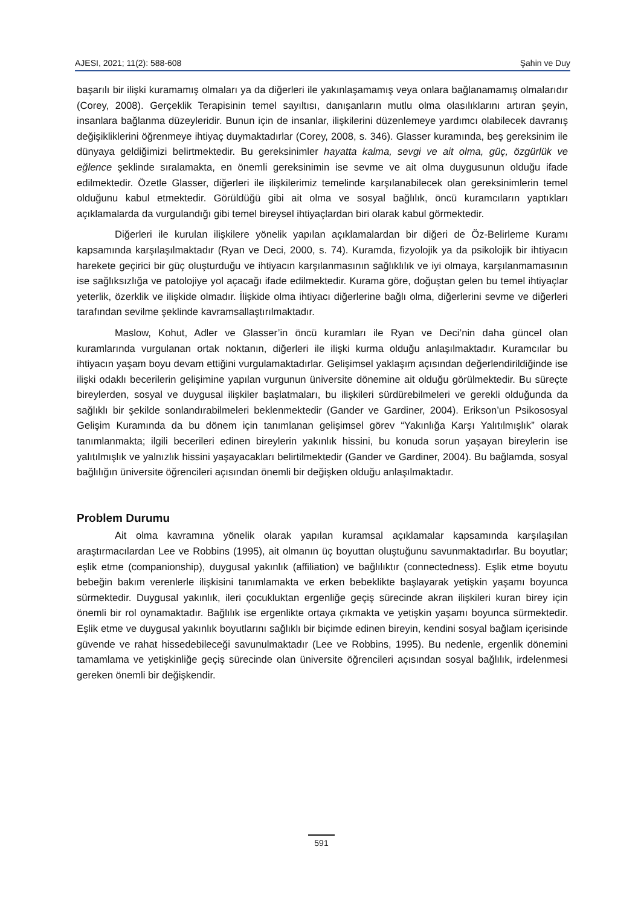AJESI, 2021; 11(2): 588-608 Şahin ve Duy
başarılı bir ilişki kuramamış olmaları ya da diğerleri ile yakınlaşamamış veya onlara bağlanamamış olmalarıdır (Corey, 2008). Gerçeklik Terapisinin temel sayıltısı, danışanların mutlu olma olasılıklarını artıran şeyin, insanlara bağlanma düzeyleridir. Bunun için de insanlar, ilişkilerini düzenlemeye yardımcı olabilecek davranış değişikliklerini öğrenmeye ihtiyaç duymaktadırlar (Corey, 2008, s. 346). Glasser kuramında, beş gereksinim ile dünyaya geldiğimizi belirtmektedir. Bu gereksinimler hayatta kalma, sevgi ve ait olma, güç, özgürlük ve eğlence şeklinde sıralamakta, en önemli gereksinimin ise sevme ve ait olma duygusunun olduğu ifade edilmektedir. Özetle Glasser, diğerleri ile ilişkilerimiz temelinde karşılanabilecek olan gereksinimlerin temel olduğunu kabul etmektedir. Görüldüğü gibi ait olma ve sosyal bağlılık, öncü kuramcıların yaptıkları açıklamalarda da vurgulandığı gibi temel bireysel ihtiyaçlardan biri olarak kabul görmektedir.
Diğerleri ile kurulan ilişkilere yönelik yapılan açıklamalardan bir diğeri de Öz-Belirleme Kuramı kapsamında karşılaşılmaktadır (Ryan ve Deci, 2000, s. 74). Kuramda, fizyolojik ya da psikolojik bir ihtiyacın harekete geçirici bir güç oluşturduğu ve ihtiyacın karşılanmasının sağlıklılık ve iyi olmaya, karşılanmamasının ise sağlıksızlığa ve patolojiye yol açacağı ifade edilmektedir. Kurama göre, doğuştan gelen bu temel ihtiyaçlar yeterlik, özerklik ve ilişkide olmadır. İlişkide olma ihtiyacı diğerlerine bağlı olma, diğerlerini sevme ve diğerleri tarafından sevilme şeklinde kavramsallaştırılmaktadır.
Maslow, Kohut, Adler ve Glasser’in öncü kuramları ile Ryan ve Deci’nin daha güncel olan kuramlarında vurgulanan ortak noktanın, diğerleri ile ilişki kurma olduğu anlaşılmaktadır. Kuramcılar bu ihtiyacın yaşam boyu devam ettiğini vurgulamaktadırlar. Gelişimsel yaklaşım açısından değerlendirildiğinde ise ilişki odaklı becerilerin gelişimine yapılan vurgunun üniversite dönemine ait olduğu görülmektedir. Bu süreçte bireylerden, sosyal ve duygusal ilişkiler başlatmaları, bu ilişkileri sürdürebilmeleri ve gerekli olduğunda da sağlıklı bir şekilde sonlandırabilmeleri beklenmektedir (Gander ve Gardiner, 2004). Erikson’un Psikososyal Gelişim Kuramında da bu dönem için tanımlanan gelişimsel görev “Yakınlığa Karşı Yalıtılmışlık” olarak tanımlanmakta; ilgili becerileri edinen bireylerin yakınlık hissini, bu konuda sorun yaşayan bireylerin ise yalıtılmışlık ve yalnızlık hissini yaşayacakları belirtilmektedir (Gander ve Gardiner, 2004). Bu bağlamda, sosyal bağlılığın üniversite öğrencileri açısından önemli bir değişken olduğu anlaşılmaktadır.
Problem Durumu
Ait olma kavramına yönelik olarak yapılan kuramsal açıklamalar kapsamında karşılaşılan araştırmacılardan Lee ve Robbins (1995), ait olmanın üç boyuttan oluştuğunu savunmaktadırlar. Bu boyutlar; eşlik etme (companionship), duygusal yakınlık (affiliation) ve bağlılıktır (connectedness). Eşlik etme boyutu bebeğin bakım verenlerle ilişkisini tanımlamakta ve erken bebeklikte başlayarak yetişkin yaşamı boyunca sürmektedir. Duygusal yakınlık, ileri çocukluktan ergenliğe geçiş sürecinde akran ilişkileri kuran birey için önemli bir rol oynamaktadır. Bağlılık ise ergenlikte ortaya çıkmakta ve yetişkin yaşamı boyunca sürmektedir. Eşlik etme ve duygusal yakınlık boyutlarını sağlıklı bir biçimde edinen bireyin, kendini sosyal bağlam içerisinde güvende ve rahat hissedebileceği savunulmaktadır (Lee ve Robbins, 1995). Bu nedenle, ergenlik dönemini tamamlama ve yetişkinliğe geçiş sürecinde olan üniversite öğrencileri açısından sosyal bağlılık, irdelenmesi gereken önemli bir değişkendir.
591